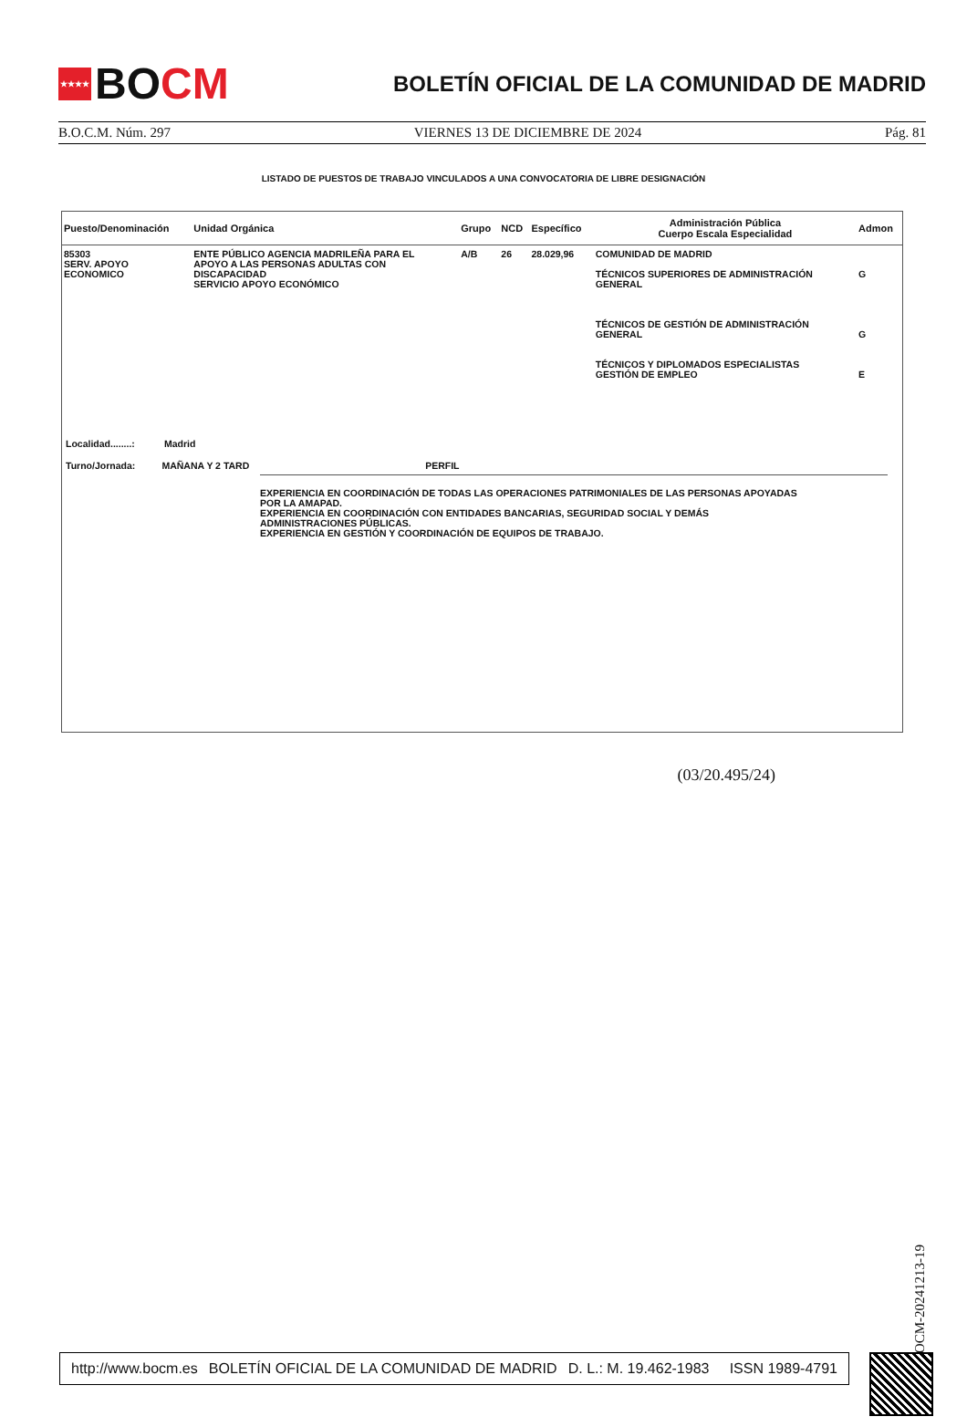★★★★
BO CM
BOLETÍN OFICIAL DE LA COMUNIDAD DE MADRID
B.O.C.M. Núm. 297 VIERNES 13 DE DICIEMBRE DE 2024 Pág. 81
LISTADO DE PUESTOS DE TRABAJO VINCULADOS A UNA CONVOCATORIA DE LIBRE DESIGNACIÓN
| Puesto/Denominación | Unidad Orgánica | Grupo | NCD | Específico | Administración Pública Cuerpo Escala Especialidad | Admon |
| --- | --- | --- | --- | --- | --- | --- |
| 85303 SERV. APOYO ECONOMICO | ENTE PÚBLICO AGENCIA MADRILEÑA PARA EL APOYO A LAS PERSONAS ADULTAS CON DISCAPACIDAD SERVICIO APOYO ECONÓMICO | A/B | 26 | 28.029,96 | COMUNIDAD DE MADRID TÉCNICOS SUPERIORES DE ADMINISTRACIÓN GENERAL TÉCNICOS DE GESTIÓN DE ADMINISTRACIÓN GENERAL TÉCNICOS Y DIPLOMADOS ESPECIALISTAS GESTIÓN DE EMPLEO | G G E |
Localidad........: Madrid
Turno/Jornada: MAÑANA Y 2 TARD PERFIL
EXPERIENCIA EN COORDINACIÓN DE TODAS LAS OPERACIONES PATRIMONIALES DE LAS PERSONAS APOYADAS
POR LA AMAPAD.
EXPERIENCIA EN COORDINACIÓN CON ENTIDADES BANCARIAS, SEGURIDAD SOCIAL Y DEMÁS
ADMINISTRACIONES PÚBLICAS.
EXPERIENCIA EN GESTIÓN Y COORDINACIÓN DE EQUIPOS DE TRABAJO.
(03/20.495/24)
BOCM-20241213-19
http://www.bocm.es BOLETÍN OFICIAL DE LA COMUNIDAD DE MADRID D. L.: M. 19.462-1983 ISSN 1989-4791